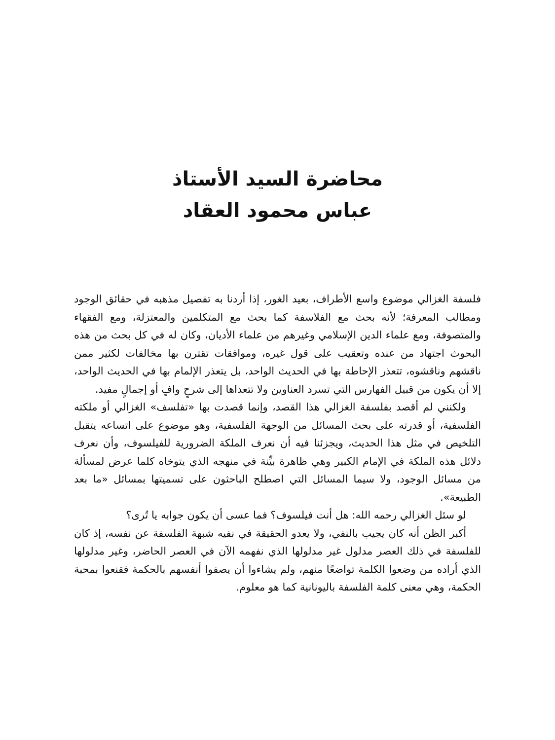محاضرة السيد الأستاذ
عباس محمود العقاد
فلسفة الغزالي موضوع واسع الأطراف، بعيد الغور، إذا أردنا به تفصيل مذهبه في حقائق الوجود ومطالب المعرفة؛ لأنه بحث مع الفلاسفة كما بحث مع المتكلمين والمعتزلة، ومع الفقهاء والمتصوفة، ومع علماء الدين الإسلامي وغيرهم من علماء الأديان، وكان له في كل بحث من هذه البحوث اجتهاد من عنده وتعقيب على قول غيره، وموافقات تقترن بها مخالفات لكثير ممن ناقشهم وناقشوه، تتعذر الإحاطة بها في الحديث الواحد، بل يتعذر الإلمام بها في الحديث الواحد، إلا أن يكون من قبيل الفهارس التي تسرد العناوين ولا تتعداها إلى شرحٍ وافٍ أو إجمالٍ مفيد.
ولكنني لم أقصد بفلسفة الغزالي هذا القصد، وإنما قصدت بها «تفلسف» الغزالي أو ملكته الفلسفية، أو قدرته على بحث المسائل من الوجهة الفلسفية، وهو موضوع على اتساعه يتقبل التلخيص في مثل هذا الحديث، ويجزئنا فيه أن نعرف الملكة الضرورية للفيلسوف، وأن نعرف دلائل هذه الملكة في الإمام الكبير وهي ظاهرة بيِّنة في منهجه الذي يتوخاه كلما عرض لمسألة من مسائل الوجود، ولا سيما المسائل التي اصطلح الباحثون على تسميتها بمسائل «ما بعد الطبيعة».
لو سئل الغزالي رحمه الله: هل أنت فيلسوف؟ فما عسى أن يكون جوابه يا تُرى؟
أكبر الظن أنه كان يجيب بالنفي، ولا يعدو الحقيقة في نفيه شبهة الفلسفة عن نفسه، إذ كان للفلسفة في ذلك العصر مدلول غير مدلولها الذي نفهمه الآن في العصر الحاضر، وغير مدلولها الذي أراده من وضعوا الكلمة تواضعًا منهم، ولم يشاءوا أن يصفوا أنفسهم بالحكمة فقنعوا بمحبة الحكمة، وهي معنى كلمة الفلسفة باليونانية كما هو معلوم.